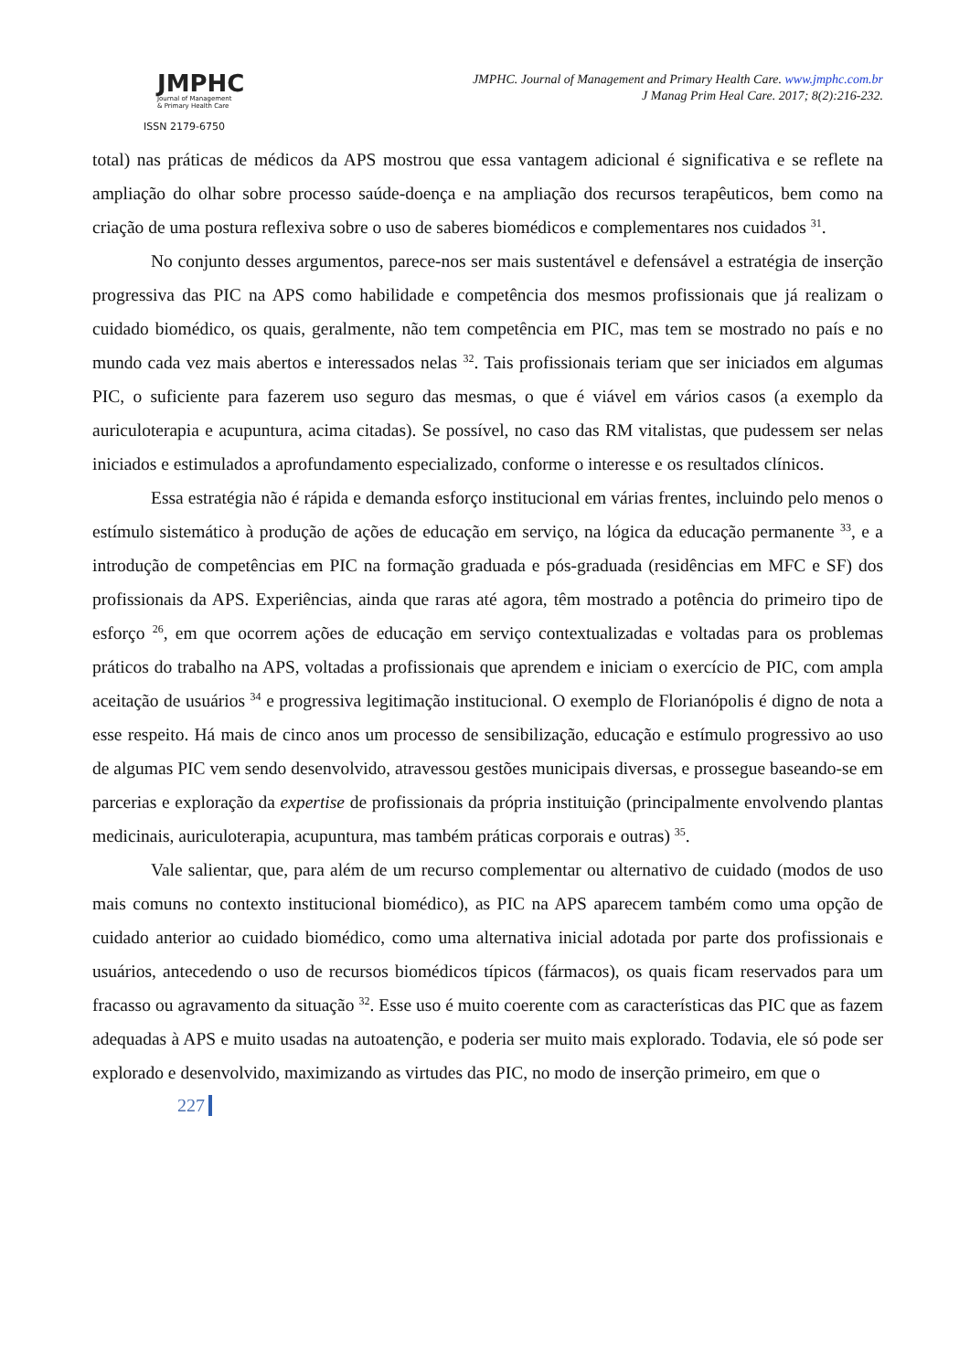JMPHC
Journal of Management
& Primary Health Care
ISSN 2179-6750
JMPHC. Journal of Management and Primary Health Care. www.jmphc.com.br
J Manag Prim Heal Care. 2017; 8(2):216-232.
total) nas práticas de médicos da APS mostrou que essa vantagem adicional é significativa e se reflete na ampliação do olhar sobre processo saúde-doença e na ampliação dos recursos terapêuticos, bem como na criação de uma postura reflexiva sobre o uso de saberes biomédicos e complementares nos cuidados <sup>31</sup>.
No conjunto desses argumentos, parece-nos ser mais sustentável e defensável a estratégia de inserção progressiva das PIC na APS como habilidade e competência dos mesmos profissionais que já realizam o cuidado biomédico, os quais, geralmente, não tem competência em PIC, mas tem se mostrado no país e no mundo cada vez mais abertos e interessados nelas <sup>32</sup>. Tais profissionais teriam que ser iniciados em algumas PIC, o suficiente para fazerem uso seguro das mesmas, o que é viável em vários casos (a exemplo da auriculoterapia e acupuntura, acima citadas). Se possível, no caso das RM vitalistas, que pudessem ser nelas iniciados e estimulados a aprofundamento especializado, conforme o interesse e os resultados clínicos.
Essa estratégia não é rápida e demanda esforço institucional em várias frentes, incluindo pelo menos o estímulo sistemático à produção de ações de educação em serviço, na lógica da educação permanente <sup>33</sup>, e a introdução de competências em PIC na formação graduada e pós-graduada (residências em MFC e SF) dos profissionais da APS. Experiências, ainda que raras até agora, têm mostrado a potência do primeiro tipo de esforço <sup>26</sup>, em que ocorrem ações de educação em serviço contextualizadas e voltadas para os problemas práticos do trabalho na APS, voltadas a profissionais que aprendem e iniciam o exercício de PIC, com ampla aceitação de usuários <sup>34</sup> e progressiva legitimação institucional. O exemplo de Florianópolis é digno de nota a esse respeito. Há mais de cinco anos um processo de sensibilização, educação e estímulo progressivo ao uso de algumas PIC vem sendo desenvolvido, atravessou gestões municipais diversas, e prossegue baseando-se em parcerias e exploração da expertise de profissionais da própria instituição (principalmente envolvendo plantas medicinais, auriculoterapia, acupuntura, mas também práticas corporais e outras) <sup>35</sup>.
Vale salientar, que, para além de um recurso complementar ou alternativo de cuidado (modos de uso mais comuns no contexto institucional biomédico), as PIC na APS aparecem também como uma opção de cuidado anterior ao cuidado biomédico, como uma alternativa inicial adotada por parte dos profissionais e usuários, antecedendo o uso de recursos biomédicos típicos (fármacos), os quais ficam reservados para um fracasso ou agravamento da situação <sup>32</sup>. Esse uso é muito coerente com as características das PIC que as fazem adequadas à APS e muito usadas na autoatenção, e poderia ser muito mais explorado. Todavia, ele só pode ser explorado e desenvolvido, maximizando as virtudes das PIC, no modo de inserção primeiro, em que o
227